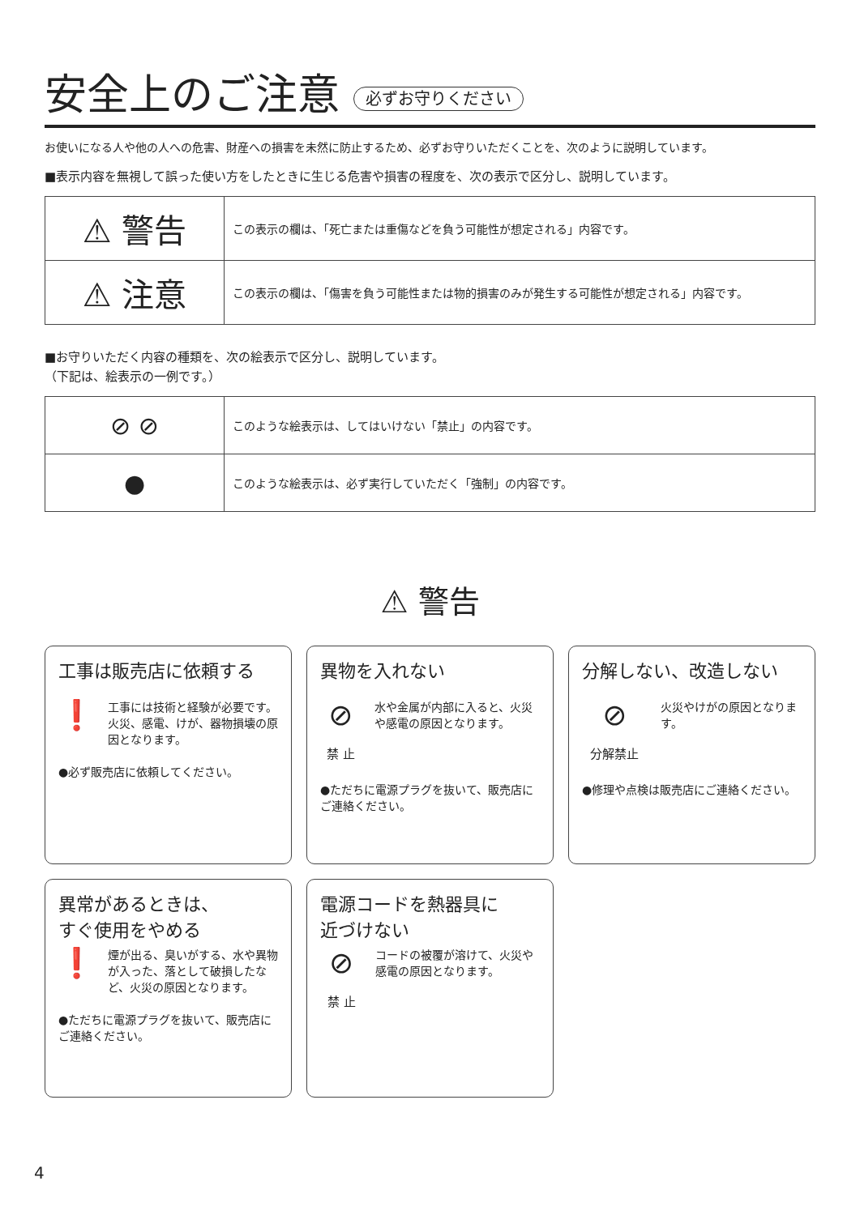安全上のご注意 必ずお守りください
お使いになる人や他の人への危害、財産への損害を未然に防止するため、必ずお守りいただくことを、次のように説明しています。
■表示内容を無視して誤った使い方をしたときに生じる危害や損害の程度を、次の表示で区分し、説明しています。
| ⚠ 警告 | この表示の欄は、「死亡または重傷などを負う可能性が想定される」内容です。 |
| ⚠ 注意 | この表示の欄は、「傷害を負う可能性または物的損害のみが発生する可能性が想定される」内容です。 |
■お守りいただく内容の種類を、次の絵表示で区分し、説明しています。
（下記は、絵表示の一例です。）
| ⊘ ⊘ | このような絵表示は、してはいけない「禁止」の内容です。 |
| ● | このような絵表示は、必ず実行していただく「強制」の内容です。 |
⚠ 警告
工事は販売店に依頼する
❗
工事には技術と経験が必要です。火災、感電、けが、器物損壊の原因となります。
●必ず販売店に依頼してください。
異物を入れない
⊘
禁 止
水や金属が内部に入ると、火災や感電の原因となります。
●ただちに電源プラグを抜いて、販売店にご連絡ください。
分解しない、改造しない
⊘
分解禁止
火災やけがの原因となります。
●修理や点検は販売店にご連絡ください。
異常があるときは、
すぐ使用をやめる
❗
煙が出る、臭いがする、水や異物が入った、落として破損したなど、火災の原因となります。
●ただちに電源プラグを抜いて、販売店にご連絡ください。
電源コードを熱器具に
近づけない
⊘
禁 止
コードの被覆が溶けて、火災や感電の原因となります。
4